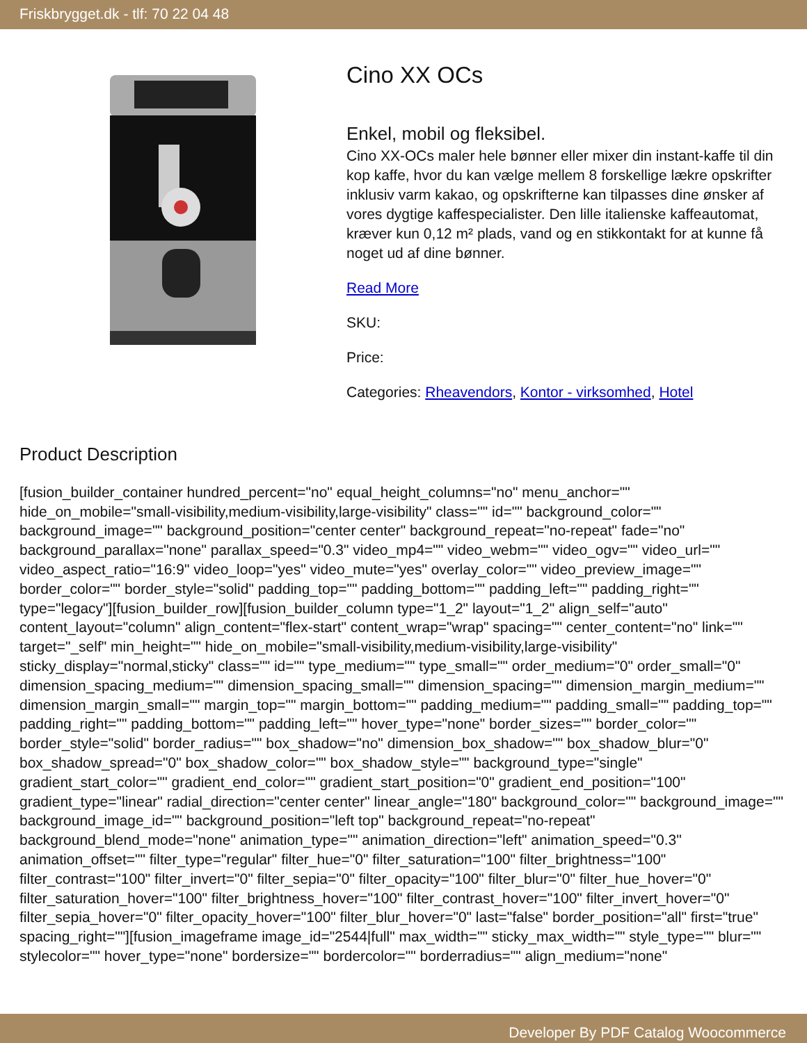Friskbrygget.dk - tlf: 70 22 04 48
Cino XX OCs
Enkel, mobil og fleksibel.
Cino XX-OCs maler hele bønner eller mixer din instant-kaffe til din kop kaffe, hvor du kan vælge mellem 8 forskellige lækre opskrifter inklusiv varm kakao, og opskrifterne kan tilpasses dine ønsker af vores dygtige kaffespecialister. Den lille italienske kaffeautomat, kræver kun 0,12 m² plads, vand og en stikkontakt for at kunne få noget ud af dine bønner.
Read More
SKU:
Price:
Categories: Rheavendors, Kontor - virksomhed, Hotel
Product Description
[fusion_builder_container hundred_percent="no" equal_height_columns="no" menu_anchor="" hide_on_mobile="small-visibility,medium-visibility,large-visibility" class="" id="" background_color="" background_image="" background_position="center center" background_repeat="no-repeat" fade="no" background_parallax="none" parallax_speed="0.3" video_mp4="" video_webm="" video_ogv="" video_url="" video_aspect_ratio="16:9" video_loop="yes" video_mute="yes" overlay_color="" video_preview_image="" border_color="" border_style="solid" padding_top="" padding_bottom="" padding_left="" padding_right="" type="legacy"][fusion_builder_row][fusion_builder_column type="1_2" layout="1_2" align_self="auto" content_layout="column" align_content="flex-start" content_wrap="wrap" spacing="" center_content="no" link="" target="_self" min_height="" hide_on_mobile="small-visibility,medium-visibility,large-visibility" sticky_display="normal,sticky" class="" id="" type_medium="" type_small="" order_medium="0" order_small="0" dimension_spacing_medium="" dimension_spacing_small="" dimension_spacing="" dimension_margin_medium="" dimension_margin_small="" margin_top="" margin_bottom="" padding_medium="" padding_small="" padding_top="" padding_right="" padding_bottom="" padding_left="" hover_type="none" border_sizes="" border_color="" border_style="solid" border_radius="" box_shadow="no" dimension_box_shadow="" box_shadow_blur="0" box_shadow_spread="0" box_shadow_color="" box_shadow_style="" background_type="single" gradient_start_color="" gradient_end_color="" gradient_start_position="0" gradient_end_position="100" gradient_type="linear" radial_direction="center center" linear_angle="180" background_color="" background_image="" background_image_id="" background_position="left top" background_repeat="no-repeat" background_blend_mode="none" animation_type="" animation_direction="left" animation_speed="0.3" animation_offset="" filter_type="regular" filter_hue="0" filter_saturation="100" filter_brightness="100" filter_contrast="100" filter_invert="0" filter_sepia="0" filter_opacity="100" filter_blur="0" filter_hue_hover="0" filter_saturation_hover="100" filter_brightness_hover="100" filter_contrast_hover="100" filter_invert_hover="0" filter_sepia_hover="0" filter_opacity_hover="100" filter_blur_hover="0" last="false" border_position="all" first="true" spacing_right=""][fusion_imageframe image_id="2544|full" max_width="" sticky_max_width="" style_type="" blur="" stylecolor="" hover_type="none" bordersize="" bordercolor="" borderradius="" align_medium="none"
Developer By PDF Catalog Woocommerce